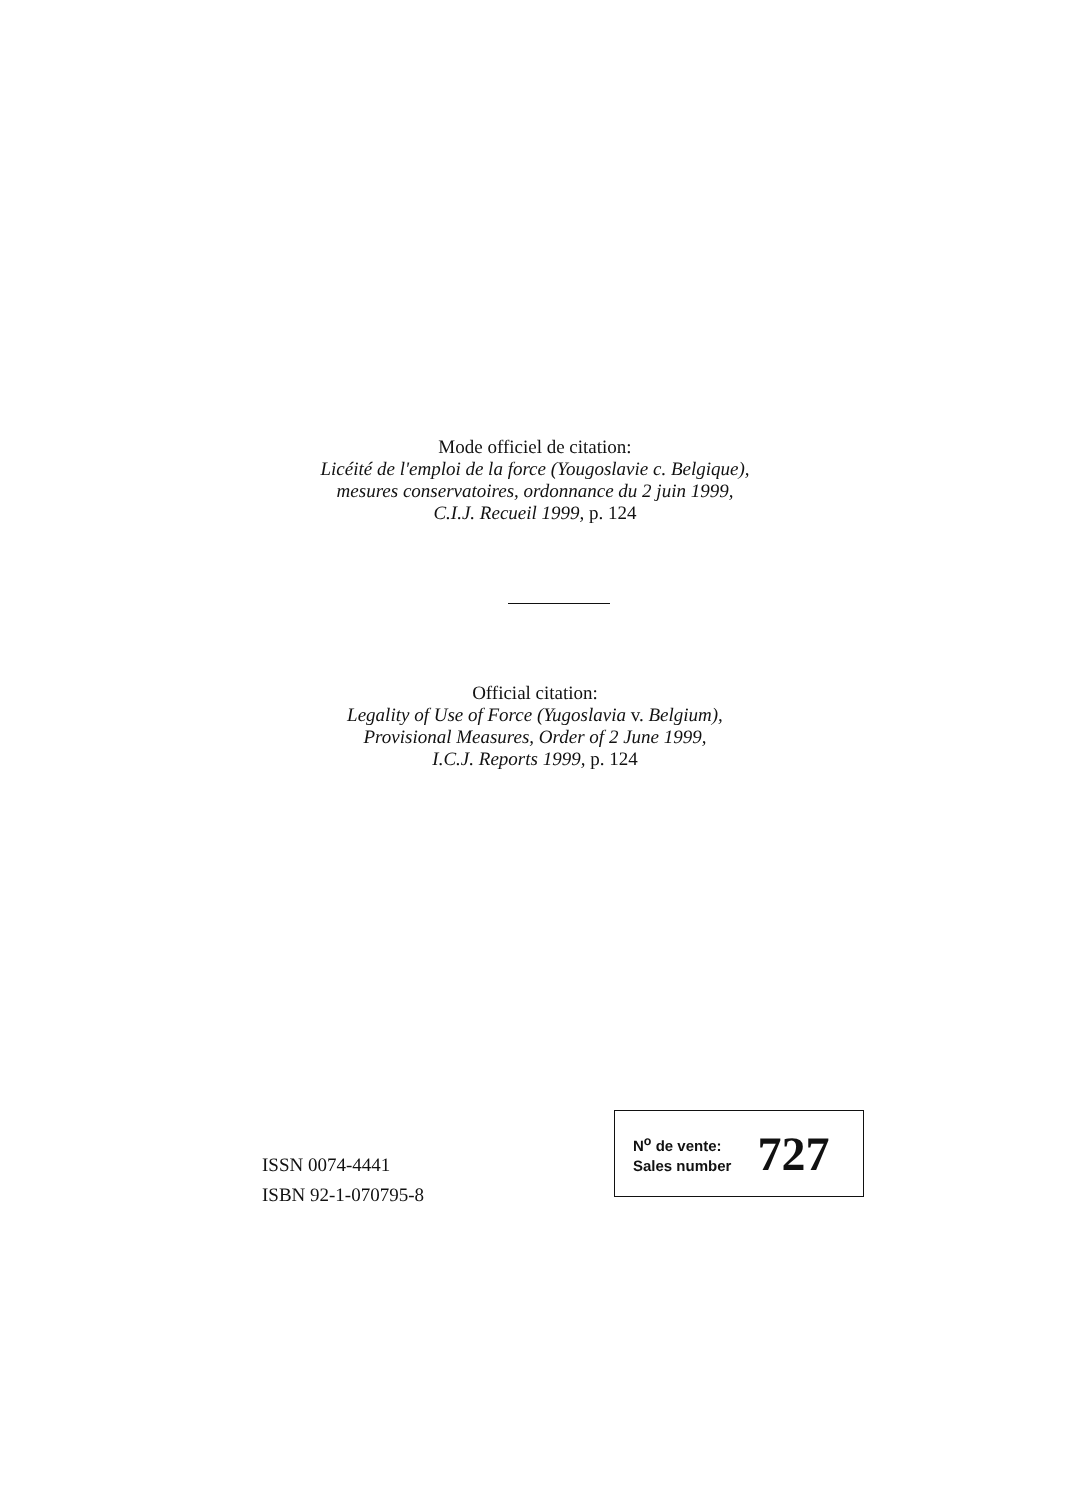Mode officiel de citation:
Licéité de l'emploi de la force (Yougoslavie c. Belgique),
mesures conservatoires, ordonnance du 2 juin 1999,
C.I.J. Recueil 1999, p. 124
Official citation:
Legality of Use of Force (Yugoslavia v. Belgium),
Provisional Measures, Order of 2 June 1999,
I.C.J. Reports 1999, p. 124
ISSN 0074-4441
ISBN 92-1-070795-8
N<sup>o</sup> de vente:
Sales number
727